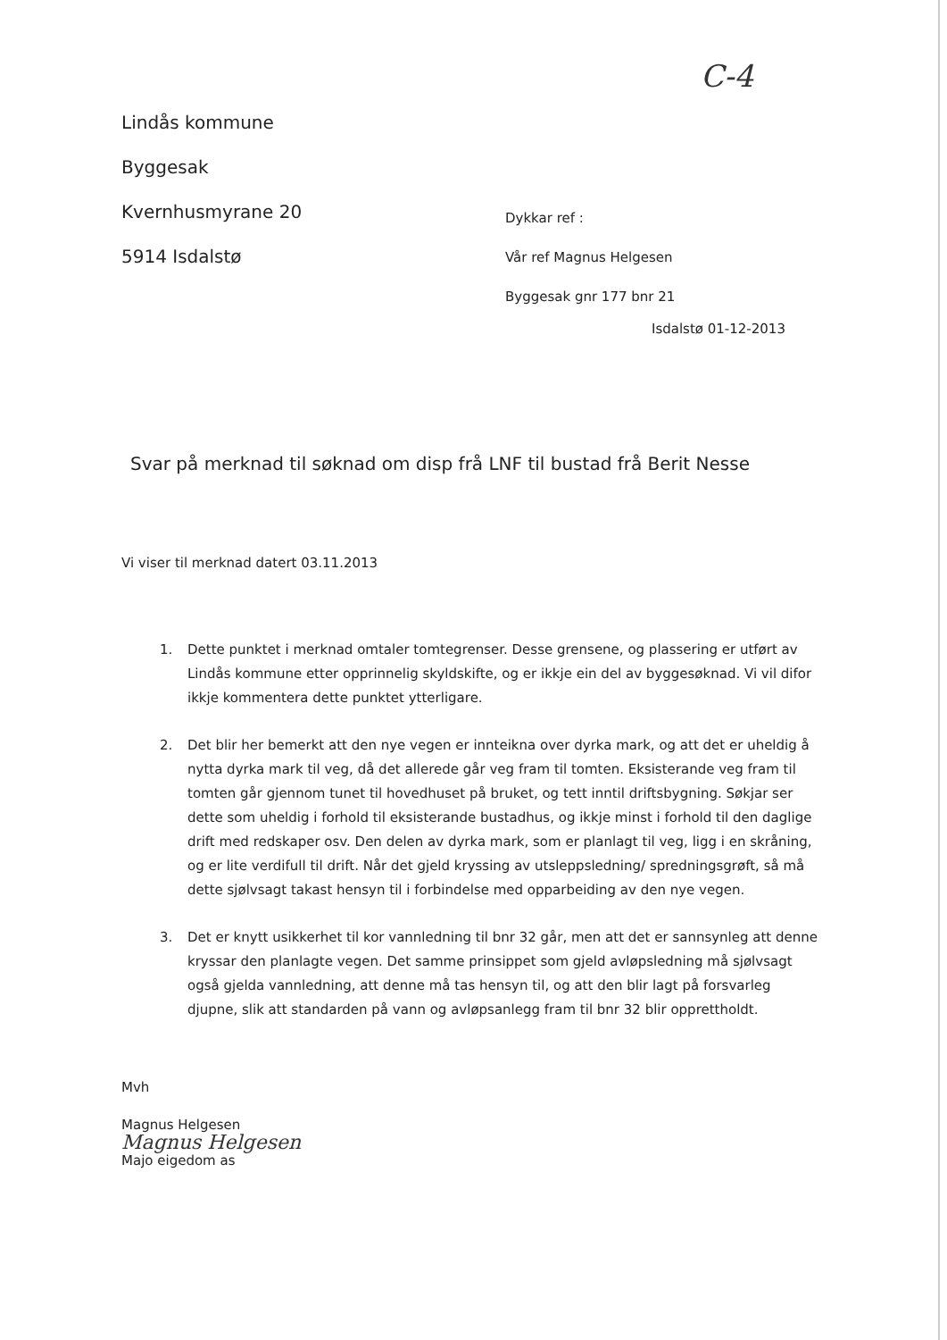C-4
Lindås kommune
Byggesak
Kvernhusmyrane 20
5914 Isdalstø
Dykkar ref :
Vår ref Magnus Helgesen
Byggesak gnr 177 bnr 21
Isdalstø 01-12-2013
Svar på merknad til søknad om disp frå LNF til bustad frå Berit Nesse
Vi viser til merknad datert 03.11.2013
1. Dette punktet i merknad omtaler tomtegrenser. Desse grensene, og plassering er utført av Lindås kommune etter opprinnelig skyldskifte, og er ikkje ein del av byggesøknad. Vi vil difor ikkje kommentera dette punktet ytterligare.
2. Det blir her bemerkt att den nye vegen er innteikna over dyrka mark, og att det er uheldig å nytta dyrka mark til veg, då det allerede går veg fram til tomten. Eksisterande veg fram til tomten går gjennom tunet til hovedhuset på bruket, og tett inntil driftsbygning. Søkjar ser dette som uheldig i forhold til eksisterande bustadhus, og ikkje minst i forhold til den daglige drift med redskaper osv. Den delen av dyrka mark, som er planlagt til veg, ligg i en skråning, og er lite verdifull til drift. Når det gjeld kryssing av utsleppsledning/ spredningsgrøft, så må dette sjølvsagt takast hensyn til i forbindelse med opparbeiding av den nye vegen.
3. Det er knytt usikkerhet til kor vannledning til bnr 32 går, men att det er sannsynleg att denne kryssar den planlagte vegen. Det samme prinsippet som gjeld avløpsledning må sjølvsagt også gjelda vannledning, att denne må tas hensyn til, og att den blir lagt på forsvarleg djupne, slik att standarden på vann og avløpsanlegg fram til bnr 32 blir opprettholdt.
Mvh
Magnus Helgesen
Magnus Helgesen
Majo eigedom as